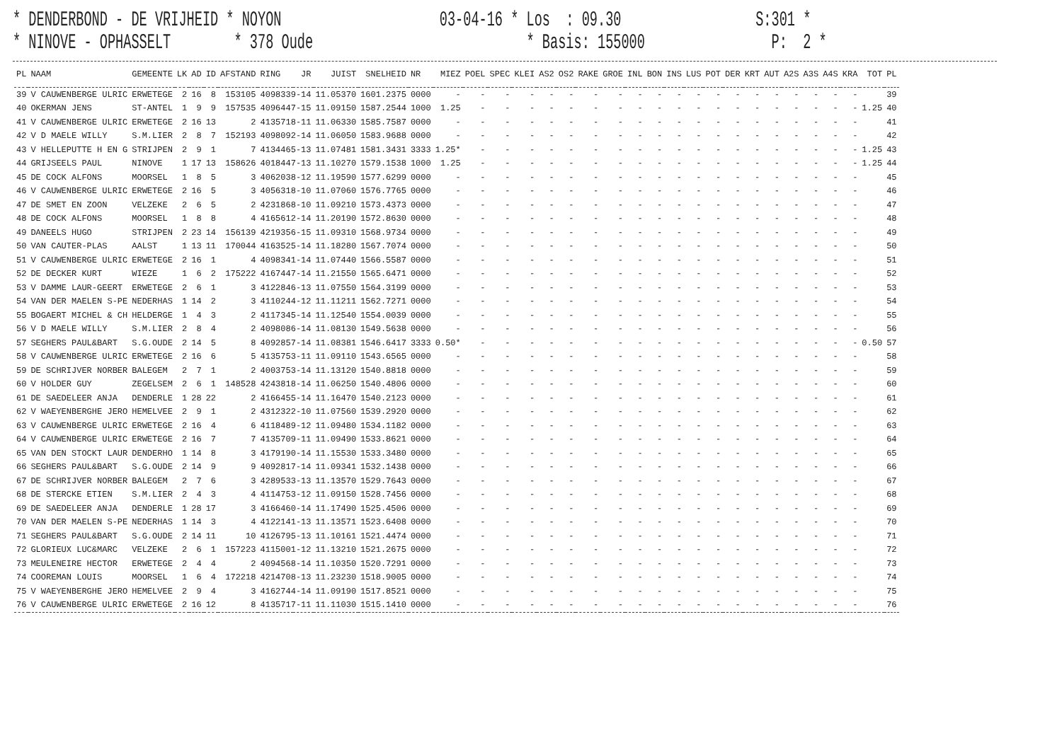* DENDERBOND - DE VRIJHEID * NOYON 03-04-16 * Los : 09.30 S:301 * * NINOVE - OPHASSELT * 378 Oude * Basis: 155000 P: 2 *
| PL | NAAM | GEMEENTE | LK | AD | ID | AFSTAND | RING | JR | JUIST | SNELHEID | NR | MIEZ | POEL | SPEC | KLEI | AS2 | OS2 | RAKE | GROE | INL | BON | INS | LUS | POT | DER | KRT | AUT | A2S | A3S | A4S | KRA | TOT | PL |
| --- | --- | --- | --- | --- | --- | --- | --- | --- | --- | --- | --- | --- | --- | --- | --- | --- | --- | --- | --- | --- | --- | --- | --- | --- | --- | --- | --- | --- | --- | --- | --- | --- | --- |
| 39 | V CAUWENBERGE ULRIC | ERWETEGE | 2 | 16 | 8 | 153105 | 4098339-14 | | 11.05370 | 1601.2375 | 0000 | - | - | - | - | - | - | - | - | - | - | - | - | - | - | - | - | - | - | - | - | | 39 |
| 40 | OKERMAN JENS | ST-ANTEL | 1 | 9 | 9 | 157535 | 4096447-15 | | 11.09150 | 1587.2544 | 1000 | 1.25 | - | - | - | - | - | - | - | - | - | - | - | - | - | - | - | - | - | - | - | 1.25 | 40 |
| 41 | V CAUWENBERGE ULRIC | ERWETEGE | 2 | 16 | 13 | 2 | 4135718-11 | | 11.06330 | 1585.7587 | 0000 | - | - | - | - | - | - | - | - | - | - | - | - | - | - | - | - | - | - | - | - | | 41 |
| 42 | V D MAELE WILLY | S.M.LIER | 2 | 8 | 7 | 152193 | 4098092-14 | | 11.06050 | 1583.9688 | 0000 | - | - | - | - | - | - | - | - | - | - | - | - | - | - | - | - | - | - | - | - | | 42 |
| 43 | V HELLEPUTTE H EN G | STRIJPEN | 2 | 9 | 1 | 7 | 4134465-13 | | 11.07481 | 1581.3431 | 3333 | 1.25* | - | - | - | - | - | - | - | - | - | - | - | - | - | - | - | - | - | - | - | 1.25 | 43 |
| 44 | GRIJSEELS PAUL | NINOVE | 1 | 17 | 13 | 158626 | 4018447-13 | | 11.10270 | 1579.1538 | 1000 | 1.25 | - | - | - | - | - | - | - | - | - | - | - | - | - | - | - | - | - | - | - | 1.25 | 44 |
| 45 | DE COCK ALFONS | MOORSEL | 1 | 8 | 5 | 3 | 4062038-12 | | 11.19590 | 1577.6299 | 0000 | - | - | - | - | - | - | - | - | - | - | - | - | - | - | - | - | - | - | - | - | | 45 |
| 46 | V CAUWENBERGE ULRIC | ERWETEGE | 2 | 16 | 5 | 3 | 4056318-10 | | 11.07060 | 1576.7765 | 0000 | - | - | - | - | - | - | - | - | - | - | - | - | - | - | - | - | - | - | - | - | | 46 |
| 47 | DE SMET EN ZOON | VELZEKE | 2 | 6 | 5 | 2 | 4231868-10 | | 11.09210 | 1573.4373 | 0000 | - | - | - | - | - | - | - | - | - | - | - | - | - | - | - | - | - | - | - | - | | 47 |
| 48 | DE COCK ALFONS | MOORSEL | 1 | 8 | 8 | 4 | 4165612-14 | | 11.20190 | 1572.8630 | 0000 | - | - | - | - | - | - | - | - | - | - | - | - | - | - | - | - | - | - | - | - | | 48 |
| 49 | DANEELS HUGO | STRIJPEN | 2 | 23 | 14 | 156139 | 4219356-15 | | 11.09310 | 1568.9734 | 0000 | - | - | - | - | - | - | - | - | - | - | - | - | - | - | - | - | - | - | - | - | | 49 |
| 50 | VAN CAUTER-PLAS | AALST | 1 | 13 | 11 | 170044 | 4163525-14 | | 11.18280 | 1567.7074 | 0000 | - | - | - | - | - | - | - | - | - | - | - | - | - | - | - | - | - | - | - | - | | 50 |
| 51 | V CAUWENBERGE ULRIC | ERWETEGE | 2 | 16 | 1 | 4 | 4098341-14 | | 11.07440 | 1566.5587 | 0000 | - | - | - | - | - | - | - | - | - | - | - | - | - | - | - | - | - | - | - | - | | 51 |
| 52 | DE DECKER KURT | WIEZE | 1 | 6 | 2 | 175222 | 4167447-14 | | 11.21550 | 1565.6471 | 0000 | - | - | - | - | - | - | - | - | - | - | - | - | - | - | - | - | - | - | - | - | | 52 |
| 53 | V DAMME LAUR-GEERT | ERWETEGE | 2 | 6 | 1 | 3 | 4122846-13 | | 11.07550 | 1564.3199 | 0000 | - | - | - | - | - | - | - | - | - | - | - | - | - | - | - | - | - | - | - | - | | 53 |
| 54 | VAN DER MAELEN S-PE | NEDERHAS | 1 | 14 | 2 | 3 | 4110244-12 | | 11.11211 | 1562.7271 | 0000 | - | - | - | - | - | - | - | - | - | - | - | - | - | - | - | - | - | - | - | - | | 54 |
| 55 | BOGAERT MICHEL & CH | HELDERGE | 1 | 4 | 3 | 2 | 4117345-14 | | 11.12540 | 1554.0039 | 0000 | - | - | - | - | - | - | - | - | - | - | - | - | - | - | - | - | - | - | - | - | | 55 |
| 56 | V D MAELE WILLY | S.M.LIER | 2 | 8 | 4 | 2 | 4098086-14 | | 11.08130 | 1549.5638 | 0000 | - | - | - | - | - | - | - | - | - | - | - | - | - | - | - | - | - | - | - | - | | 56 |
| 57 | SEGHERS PAUL&BART | S.G.OUDE | 2 | 14 | 5 | 8 | 4092857-14 | | 11.08381 | 1546.6417 | 3333 | 0.50* | - | - | - | - | - | - | - | - | - | - | - | - | - | - | - | - | - | - | - | 0.50 | 57 |
| 58 | V CAUWENBERGE ULRIC | ERWETEGE | 2 | 16 | 6 | 5 | 4135753-11 | | 11.09110 | 1543.6565 | 0000 | - | - | - | - | - | - | - | - | - | - | - | - | - | - | - | - | - | - | - | - | | 58 |
| 59 | DE SCHRIJVER NORBER | BALEGEM | 2 | 7 | 1 | 2 | 4003753-14 | | 11.13120 | 1540.8818 | 0000 | - | - | - | - | - | - | - | - | - | - | - | - | - | - | - | - | - | - | - | - | | 59 |
| 60 | V HOLDER GUY | ZEGELSEM | 2 | 6 | 1 | 148528 | 4243818-14 | | 11.06250 | 1540.4806 | 0000 | - | - | - | - | - | - | - | - | - | - | - | - | - | - | - | - | - | - | - | - | | 60 |
| 61 | DE SAEDELEER ANJA | DENDERLE | 1 | 28 | 22 | 2 | 4166455-14 | | 11.16470 | 1540.2123 | 0000 | - | - | - | - | - | - | - | - | - | - | - | - | - | - | - | - | - | - | - | - | | 61 |
| 62 | V WAEYENBERGHE JERO | HEMELVEE | 2 | 9 | 1 | 2 | 4312322-10 | | 11.07560 | 1539.2920 | 0000 | - | - | - | - | - | - | - | - | - | - | - | - | - | - | - | - | - | - | - | - | | 62 |
| 63 | V CAUWENBERGE ULRIC | ERWETEGE | 2 | 16 | 4 | 6 | 4118489-12 | | 11.09480 | 1534.1182 | 0000 | - | - | - | - | - | - | - | - | - | - | - | - | - | - | - | - | - | - | - | - | | 63 |
| 64 | V CAUWENBERGE ULRIC | ERWETEGE | 2 | 16 | 7 | 7 | 4135709-11 | | 11.09490 | 1533.8621 | 0000 | - | - | - | - | - | - | - | - | - | - | - | - | - | - | - | - | - | - | - | - | | 64 |
| 65 | VAN DEN STOCKT LAUR | DENDERHO | 1 | 14 | 8 | 3 | 4179190-14 | | 11.15530 | 1533.3480 | 0000 | - | - | - | - | - | - | - | - | - | - | - | - | - | - | - | - | - | - | - | - | | 65 |
| 66 | SEGHERS PAUL&BART | S.G.OUDE | 2 | 14 | 9 | 9 | 4092817-14 | | 11.09341 | 1532.1438 | 0000 | - | - | - | - | - | - | - | - | - | - | - | - | - | - | - | - | - | - | - | - | | 66 |
| 67 | DE SCHRIJVER NORBER | BALEGEM | 2 | 7 | 6 | 3 | 4289533-13 | | 11.13570 | 1529.7643 | 0000 | - | - | - | - | - | - | - | - | - | - | - | - | - | - | - | - | - | - | - | - | | 67 |
| 68 | DE STERCKE ETIEN | S.M.LIER | 2 | 4 | 3 | 4 | 4114753-12 | | 11.09150 | 1528.7456 | 0000 | - | - | - | - | - | - | - | - | - | - | - | - | - | - | - | - | - | - | - | - | | 68 |
| 69 | DE SAEDELEER ANJA | DENDERLE | 1 | 28 | 17 | 3 | 4166460-14 | | 11.17490 | 1525.4506 | 0000 | - | - | - | - | - | - | - | - | - | - | - | - | - | - | - | - | - | - | - | - | | 69 |
| 70 | VAN DER MAELEN S-PE | NEDERHAS | 1 | 14 | 3 | 4 | 4122141-13 | | 11.13571 | 1523.6408 | 0000 | - | - | - | - | - | - | - | - | - | - | - | - | - | - | - | - | - | - | - | - | | 70 |
| 71 | SEGHERS PAUL&BART | S.G.OUDE | 2 | 14 | 11 | 10 | 4126795-13 | | 11.10161 | 1521.4474 | 0000 | - | - | - | - | - | - | - | - | - | - | - | - | - | - | - | - | - | - | - | - | | 71 |
| 72 | GLORIEUX LUC&MARC | VELZEKE | 2 | 6 | 1 | 157223 | 4115001-12 | | 11.13210 | 1521.2675 | 0000 | - | - | - | - | - | - | - | - | - | - | - | - | - | - | - | - | - | - | - | - | | 72 |
| 73 | MEULENEIRE HECTOR | ERWETEGE | 2 | 4 | 4 | 2 | 4094568-14 | | 11.10350 | 1520.7291 | 0000 | - | - | - | - | - | - | - | - | - | - | - | - | - | - | - | - | - | - | - | - | | 73 |
| 74 | COOREMAN LOUIS | MOORSEL | 1 | 6 | 4 | 172218 | 4214708-13 | | 11.23230 | 1518.9005 | 0000 | - | - | - | - | - | - | - | - | - | - | - | - | - | - | - | - | - | - | - | - | | 74 |
| 75 | V WAEYENBERGHE JERO | HEMELVEE | 2 | 9 | 4 | 3 | 4162744-14 | | 11.09190 | 1517.8521 | 0000 | - | - | - | - | - | - | - | - | - | - | - | - | - | - | - | - | - | - | - | - | | 75 |
| 76 | V CAUWENBERGE ULRIC | ERWETEGE | 2 | 16 | 12 | 8 | 4135717-11 | | 11.11030 | 1515.1410 | 0000 | - | - | - | - | - | - | - | - | - | - | - | - | - | - | - | - | - | - | - | - | | 76 |